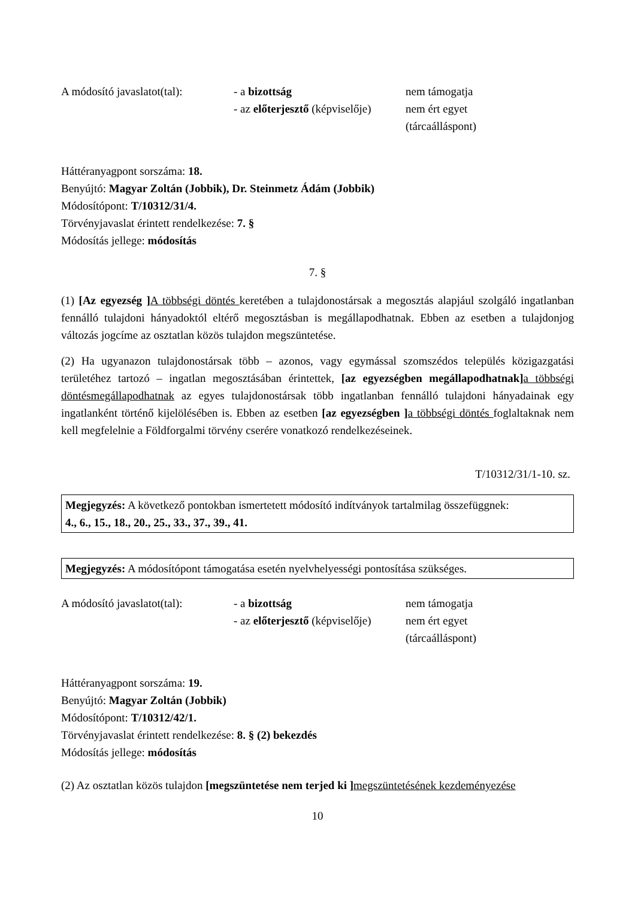A módosító javaslatot(tal):
- a bizottság
- az előterjesztő (képviselője)
nem támogatja
nem ért egyet
(tárcaálláspont)
Háttéranyagpont sorszáma: 18.
Benyújtó: Magyar Zoltán (Jobbik), Dr. Steinmetz Ádám (Jobbik)
Módosítópont: T/10312/31/4.
Törvényjavaslat érintett rendelkezése: 7. §
Módosítás jellege: módosítás
7. §
(1) [Az egyezség ] A többségi döntés keretében a tulajdonostársak a megosztás alapjául szolgáló ingatlanban fennálló tulajdoni hányadoktól eltérő megosztásban is megállapodhatnak. Ebben az esetben a tulajdonjog változás jogcíme az osztatlan közös tulajdon megszüntetése.
(2) Ha ugyanazon tulajdonostársak több – azonos, vagy egymással szomszédos település közigazgatási területéhez tartozó – ingatlan megosztásában érintettek, [az egyezségben megállapodhatnak] a többségi döntésmegállapodhatnak az egyes tulajdonostársak több ingatlanban fennálló tulajdoni hányadainak egy ingatlanként történő kijelölésében is. Ebben az esetben [az egyezségben ] a többségi döntés foglaltaknak nem kell megfelelnie a Földforgalmi törvény cserére vonatkozó rendelkezéseinek.
T/10312/31/1-10. sz.
Megjegyzés: A következő pontokban ismertetett módosító indítványok tartalmilag összefüggnek:
4., 6., 15., 18., 20., 25., 33., 37., 39., 41.
Megjegyzés: A módosítópont támogatása esetén nyelvhelyességi pontosítása szükséges.
A módosító javaslatot(tal):
- a bizottság
- az előterjesztő (képviselője)
nem támogatja
nem ért egyet
(tárcaálláspont)
Háttéranyagpont sorszáma: 19.
Benyújtó: Magyar Zoltán (Jobbik)
Módosítópont: T/10312/42/1.
Törvényjavaslat érintett rendelkezése: 8. § (2) bekezdés
Módosítás jellege: módosítás
(2) Az osztatlan közös tulajdon [megszüntetése nem terjed ki ] megszüntetésének kezdeményezése
10